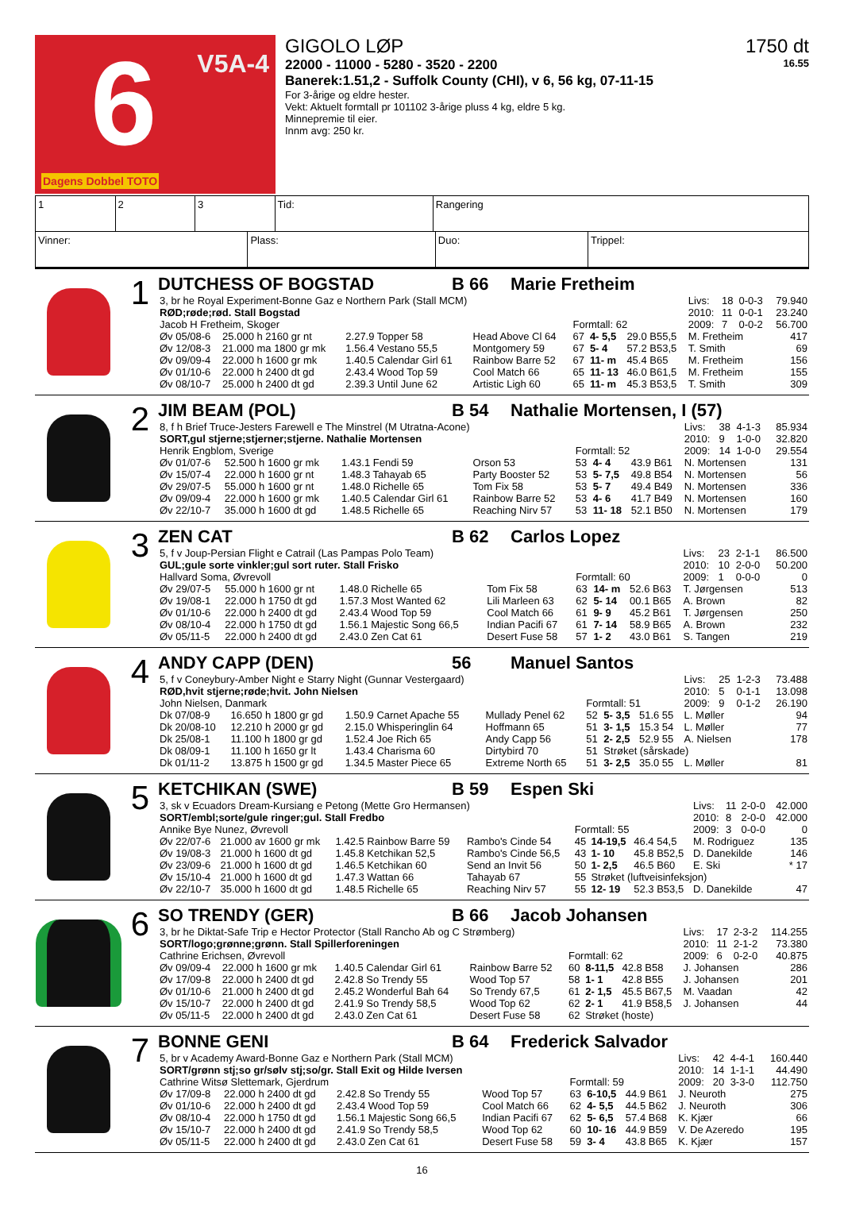6 V5A-4
Dagens Dobbel TOTO
GIGOLO LØP 1750 dt
22000 - 11000 - 5280 - 3520 - 2200 16.55
Banerek:1.51,2 - Suffolk County (CHI), v 6, 56 kg, 07-11-15
For 3-årige og eldre hester.
Vekt: Aktuelt formtall pr 101102 3-årige pluss 4 kg, eldre 5 kg.
Minnepremie til eier.
Innm avg: 250 kr.
| 1 | 2 | 3 | Tid: | Rangering |
| Vinner: | Plass: | Duo: | Trippel: |
1
DUTCHESS OF BOGSTAD B 66 Marie Fretheim
| 3, br he Royal Experiment-Bonne Gaz e Northern Park (Stall MCM) | | | | | | | | Livs: | 18 | 0-0-3 | 79.940 |
| RØD;røde;rød. Stall Bogstad | | | | | | | | 2010: | 11 | 0-0-1 | 23.240 |
| Jacob H Fretheim, Skoger | | | | Formtall: 62 | | | | 2009: | 7 | 0-0-2 | 56.700 |
| Øv 05/08-6 | 25.000 h 2160 gr nt | 2.27.9 Topper 58 | Head Above Cl 64 | 67 | 4- 5,5 | 29.0 B55,5 | M. Fretheim | | | | 417 |
| Øv 12/08-3 | 21.000 ma 1800 gr mk | 1.56.4 Vestano 55,5 | Montgomery 59 | 67 | 5- 4 | 57.2 B53,5 | T. Smith | | | | 69 |
| Øv 09/09-4 | 22.000 h 1600 gr mk | 1.40.5 Calendar Girl 61 | Rainbow Barre 52 | 67 | 11- m | 45.4 B65 | M. Fretheim | | | | 156 |
| Øv 01/10-6 | 22.000 h 2400 dt gd | 2.43.4 Wood Top 59 | Cool Match 66 | 65 | 11- 13 | 46.0 B61,5 | M. Fretheim | | | | 155 |
| Øv 08/10-7 | 25.000 h 2400 dt gd | 2.39.3 Until June 62 | Artistic Ligh 60 | 65 | 11- m | 45.3 B53,5 | T. Smith | | | | 309 |
2
JIM BEAM (POL) B 54 Nathalie Mortensen, I (57)
| 8, f h Brief Truce-Jesters Farewell e The Minstrel (M Utratna-Acone) | | | | | | | | Livs: | 38 | 4-1-3 | 85.934 |
| SORT,gul stjerne;stjerner;stjerne. Nathalie Mortensen | | | | | | | | 2010: | 9 | 1-0-0 | 32.820 |
| Henrik Engblom, Sverige | | | | Formtall: 52 | | | | 2009: | 14 | 1-0-0 | 29.554 |
| Øv 01/07-6 | 52.500 h 1600 gr mk | 1.43.1 Fendi 59 | Orson 53 | 53 | 4- 4 | 43.9 B61 | N. Mortensen | | | | 131 |
| Øv 15/07-4 | 22.000 h 1600 gr nt | 1.48.3 Tahayab 65 | Party Booster 52 | 53 | 5- 7,5 | 49.8 B54 | N. Mortensen | | | | 56 |
| Øv 29/07-5 | 55.000 h 1600 gr nt | 1.48.0 Richelle 65 | Tom Fix 58 | 53 | 5- 7 | 49.4 B49 | N. Mortensen | | | | 336 |
| Øv 09/09-4 | 22.000 h 1600 gr mk | 1.40.5 Calendar Girl 61 | Rainbow Barre 52 | 53 | 4- 6 | 41.7 B49 | N. Mortensen | | | | 160 |
| Øv 22/10-7 | 35.000 h 1600 dt gd | 1.48.5 Richelle 65 | Reaching Nirv 57 | 53 | 11- 18 | 52.1 B50 | N. Mortensen | | | | 179 |
3
ZEN CAT B 62 Carlos Lopez
| 5, f v Joup-Persian Flight e Catrail (Las Pampas Polo Team) | | | | | | | | Livs: | 23 | 2-1-1 | 86.500 |
| GUL;gule sorte vinkler;gul sort ruter. Stall Frisko | | | | | | | | 2010: | 10 | 2-0-0 | 50.200 |
| Hallvard Soma, Øvrevoll | | | | Formtall: 60 | | | | 2009: | 1 | 0-0-0 | 0 |
| Øv 29/07-5 | 55.000 h 1600 gr nt | 1.48.0 Richelle 65 | Tom Fix 58 | 63 | 14- m | 52.6 B63 | T. Jørgensen | | | | 513 |
| Øv 19/08-1 | 22.000 h 1750 dt gd | 1.57.3 Most Wanted 62 | Lili Marleen 63 | 62 | 5- 14 | 00.1 B65 | A. Brown | | | | 82 |
| Øv 01/10-6 | 22.000 h 2400 dt gd | 2.43.4 Wood Top 59 | Cool Match 66 | 61 | 9- 9 | 45.2 B61 | T. Jørgensen | | | | 250 |
| Øv 08/10-4 | 22.000 h 1750 dt gd | 1.56.1 Majestic Song 66,5 | Indian Pacifi 67 | 61 | 7- 14 | 58.9 B65 | A. Brown | | | | 232 |
| Øv 05/11-5 | 22.000 h 2400 dt gd | 2.43.0 Zen Cat 61 | Desert Fuse 58 | 57 | 1- 2 | 43.0 B61 | S. Tangen | | | | 219 |
4
ANDY CAPP (DEN) 56 Manuel Santos
| 5, f v Coneybury-Amber Night e Starry Night (Gunnar Vestergaard) | | | | | | | | Livs: | 25 | 1-2-3 | 73.488 |
| RØD,hvit stjerne;røde;hvit. John Nielsen | | | | | | | | 2010: | 5 | 0-1-1 | 13.098 |
| John Nielsen, Danmark | | | | Formtall: 51 | | | | 2009: | 9 | 0-1-2 | 26.190 |
| Dk 07/08-9 | 16.650 h 1800 gr gd | 1.50.9 Carnet Apache 55 | Mullady Penel 62 | 52 | 5- 3,5 | 51.6 55 | L. Møller | | | | 94 |
| Dk 20/08-10 | 12.210 h 2000 gr gd | 2.15.0 Whisperinglin 64 | Hoffmann 65 | 51 | 3- 1,5 | 15.3 54 | L. Møller | | | | 77 |
| Dk 25/08-1 | 11.100 h 1800 gr gd | 1.52.4 Joe Rich 65 | Andy Capp 56 | 51 | 2- 2,5 | 52.9 55 | A. Nielsen | | | | 178 |
| Dk 08/09-1 | 11.100 h 1650 gr lt | 1.43.4 Charisma 60 | Dirtybird 70 | 51 | Strøket (sårskade) | | | | | | |
| Dk 01/11-2 | 13.875 h 1500 gr gd | 1.34.5 Master Piece 65 | Extreme North 65 | 51 | 3- 2,5 | 35.0 55 | L. Møller | | | | 81 |
5
KETCHIKAN (SWE) B 59 Espen Ski
| 3, sk v Ecuadors Dream-Kursiang e Petong (Mette Gro Hermansen) | | | | | | | | Livs: | 11 | 2-0-0 | 42.000 |
| SORT/embl;sorte/gule ringer;gul. Stall Fredbo | | | | | | | | 2010: | 8 | 2-0-0 | 42.000 |
| Annike Bye Nunez, Øvrevoll | | | | Formtall: 55 | | | | 2009: | 3 | 0-0-0 | 0 |
| Øv 22/07-6 | 21.000 av 1600 gr mk | 1.42.5 Rainbow Barre 59 | Rambo's Cinde 54 | 45 | 14-19,5 | 46.4 54,5 | M. Rodriguez | | | | 135 |
| Øv 19/08-3 | 21.000 h 1600 dt gd | 1.45.8 Ketchikan 52,5 | Rambo's Cinde 56,5 | 43 | 1- 10 | 45.8 B52,5 | D. Danekilde | | | | 146 |
| Øv 23/09-6 | 21.000 h 1600 dt gd | 1.46.5 Ketchikan 60 | Send an Invit 56 | 50 | 1- 2,5 | 46.5 B60 | E. Ski | | | | * 17 |
| Øv 15/10-4 | 21.000 h 1600 dt gd | 1.47.3 Wattan 66 | Tahayab 67 | 55 | Strøket (luftveisinfeksjon) | | | | | | |
| Øv 22/10-7 | 35.000 h 1600 dt gd | 1.48.5 Richelle 65 | Reaching Nirv 57 | 55 | 12- 19 | 52.3 B53,5 | D. Danekilde | | | | 47 |
6
SO TRENDY (GER) B 66 Jacob Johansen
| 3, br he Diktat-Safe Trip e Hector Protector (Stall Rancho Ab og C Strømberg) | | | | | | | | Livs: | 17 | 2-3-2 | 114.255 |
| SORT/logo;grønne;grønn. Stall Spillerforeningen | | | | | | | | 2010: | 11 | 2-1-2 | 73.380 |
| Cathrine Erichsen, Øvrevoll | | | | Formtall: 62 | | | | 2009: | 6 | 0-2-0 | 40.875 |
| Øv 09/09-4 | 22.000 h 1600 gr mk | 1.40.5 Calendar Girl 61 | Rainbow Barre 52 | 60 | 8-11,5 | 42.8 B58 | J. Johansen | | | | 286 |
| Øv 17/09-8 | 22.000 h 2400 dt gd | 2.42.8 So Trendy 55 | Wood Top 57 | 58 | 1- 1 | 42.8 B55 | J. Johansen | | | | 201 |
| Øv 01/10-6 | 21.000 h 2400 dt gd | 2.45.2 Wonderful Bah 64 | So Trendy 67,5 | 61 | 2- 1,5 | 45.5 B67,5 | M. Vaadan | | | | 42 |
| Øv 15/10-7 | 22.000 h 2400 dt gd | 2.41.9 So Trendy 58,5 | Wood Top 62 | 62 | 2- 1 | 41.9 B58,5 | J. Johansen | | | | 44 |
| Øv 05/11-5 | 22.000 h 2400 dt gd | 2.43.0 Zen Cat 61 | Desert Fuse 58 | 62 | Strøket (hoste) | | | | | | |
7
BONNE GENI B 64 Frederick Salvador
| 5, br v Academy Award-Bonne Gaz e Northern Park (Stall MCM) | | | | | | | | Livs: | 42 | 4-4-1 | 160.440 |
| SORT/grønn stj;so gr/sølv stj;so/gr. Stall Exit og Hilde Iversen | | | | | | | | 2010: | 14 | 1-1-1 | 44.490 |
| Cathrine Witsø Slettemark, Gjerdrum | | | | Formtall: 59 | | | | 2009: | 20 | 3-3-0 | 112.750 |
| Øv 17/09-8 | 22.000 h 2400 dt gd | 2.42.8 So Trendy 55 | Wood Top 57 | 63 | 6-10,5 | 44.9 B61 | J. Neuroth | | | | 275 |
| Øv 01/10-6 | 22.000 h 2400 dt gd | 2.43.4 Wood Top 59 | Cool Match 66 | 62 | 4- 5,5 | 44.5 B62 | J. Neuroth | | | | 306 |
| Øv 08/10-4 | 22.000 h 1750 dt gd | 1.56.1 Majestic Song 66,5 | Indian Pacifi 67 | 62 | 5- 6,5 | 57.4 B68 | K. Kjær | | | | 66 |
| Øv 15/10-7 | 22.000 h 2400 dt gd | 2.41.9 So Trendy 58,5 | Wood Top 62 | 60 | 10- 16 | 44.9 B59 | V. De Azeredo | | | | 195 |
| Øv 05/11-5 | 22.000 h 2400 dt gd | 2.43.0 Zen Cat 61 | Desert Fuse 58 | 59 | 3- 4 | 43.8 B65 | K. Kjær | | | | 157 |
16